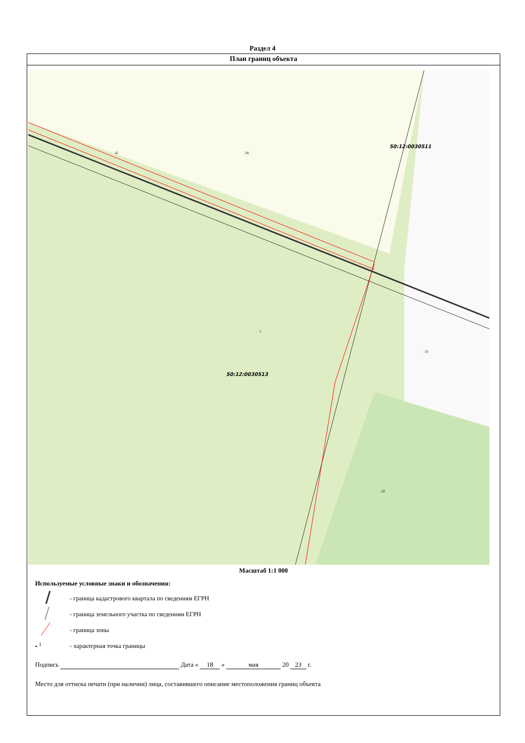Раздел 4
План границ объекта
45 :26
50:12:0030513
50:12:0030511
:1
:31
:20
Масштаб 1:1 000
Используемые условные знаки и обозначения:
- граница кадастрового квартала по сведениям ЕГРН
- граница земельного участка по сведениям ЕГРН
- граница зоны
• <sup>1</sup> - характерная точка границы
Подпись Дата « 18 » мая 20 23 г.
Место для оттиска печати (при наличии) лица, составившего описание местоположения границ объекта